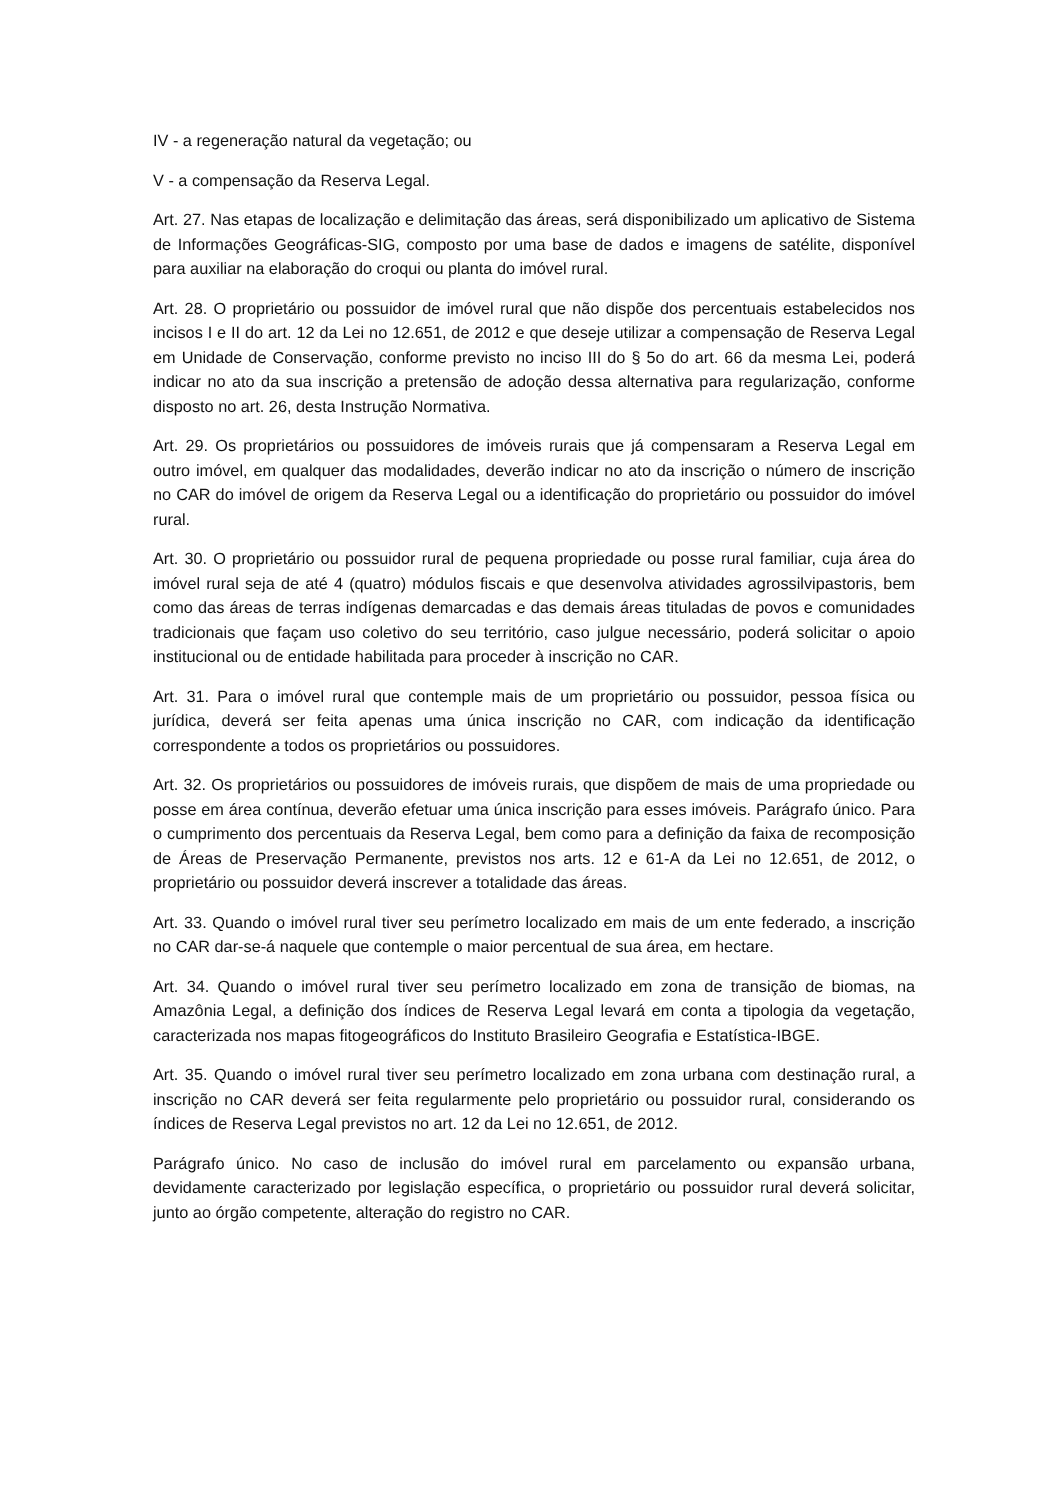IV - a regeneração natural da vegetação; ou
V - a compensação da Reserva Legal.
Art. 27. Nas etapas de localização e delimitação das áreas, será disponibilizado um aplicativo de Sistema de Informações Geográficas-SIG, composto por uma base de dados e imagens de satélite, disponível para auxiliar na elaboração do croqui ou planta do imóvel rural.
Art. 28. O proprietário ou possuidor de imóvel rural que não dispõe dos percentuais estabelecidos nos incisos I e II do art. 12 da Lei no 12.651, de 2012 e que deseje utilizar a compensação de Reserva Legal em Unidade de Conservação, conforme previsto no inciso III do § 5o do art. 66 da mesma Lei, poderá indicar no ato da sua inscrição a pretensão de adoção dessa alternativa para regularização, conforme disposto no art. 26, desta Instrução Normativa.
Art. 29. Os proprietários ou possuidores de imóveis rurais que já compensaram a Reserva Legal em outro imóvel, em qualquer das modalidades, deverão indicar no ato da inscrição o número de inscrição no CAR do imóvel de origem da Reserva Legal ou a identificação do proprietário ou possuidor do imóvel rural.
Art. 30. O proprietário ou possuidor rural de pequena propriedade ou posse rural familiar, cuja área do imóvel rural seja de até 4 (quatro) módulos fiscais e que desenvolva atividades agrossilvipastoris, bem como das áreas de terras indígenas demarcadas e das demais áreas tituladas de povos e comunidades tradicionais que façam uso coletivo do seu território, caso julgue necessário, poderá solicitar o apoio institucional ou de entidade habilitada para proceder à inscrição no CAR.
Art. 31. Para o imóvel rural que contemple mais de um proprietário ou possuidor, pessoa física ou jurídica, deverá ser feita apenas uma única inscrição no CAR, com indicação da identificação correspondente a todos os proprietários ou possuidores.
Art. 32. Os proprietários ou possuidores de imóveis rurais, que dispõem de mais de uma propriedade ou posse em área contínua, deverão efetuar uma única inscrição para esses imóveis. Parágrafo único. Para o cumprimento dos percentuais da Reserva Legal, bem como para a definição da faixa de recomposição de Áreas de Preservação Permanente, previstos nos arts. 12 e 61-A da Lei no 12.651, de 2012, o proprietário ou possuidor deverá inscrever a totalidade das áreas.
Art. 33. Quando o imóvel rural tiver seu perímetro localizado em mais de um ente federado, a inscrição no CAR dar-se-á naquele que contemple o maior percentual de sua área, em hectare.
Art. 34. Quando o imóvel rural tiver seu perímetro localizado em zona de transição de biomas, na Amazônia Legal, a definição dos índices de Reserva Legal levará em conta a tipologia da vegetação, caracterizada nos mapas fitogeográficos do Instituto Brasileiro Geografia e Estatística-IBGE.
Art. 35. Quando o imóvel rural tiver seu perímetro localizado em zona urbana com destinação rural, a inscrição no CAR deverá ser feita regularmente pelo proprietário ou possuidor rural, considerando os índices de Reserva Legal previstos no art. 12 da Lei no 12.651, de 2012.
Parágrafo único. No caso de inclusão do imóvel rural em parcelamento ou expansão urbana, devidamente caracterizado por legislação específica, o proprietário ou possuidor rural deverá solicitar, junto ao órgão competente, alteração do registro no CAR.